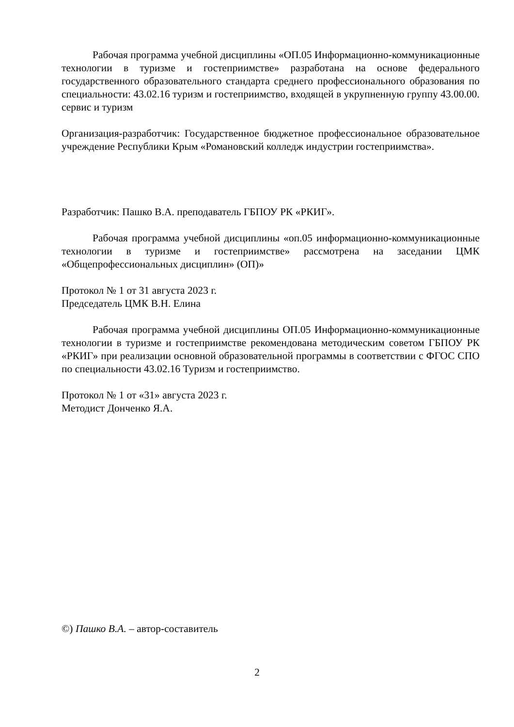Рабочая программа учебной дисциплины «ОП.05 Информационно-коммуникационные технологии в туризме и гостеприимстве» разработана на основе федерального государственного образовательного стандарта среднего профессионального образования по специальности: 43.02.16 туризм и гостеприимство, входящей в укрупненную группу 43.00.00. сервис и туризм
Организация-разработчик: Государственное бюджетное профессиональное образовательное учреждение Республики Крым «Романовский колледж индустрии гостеприимства».
Разработчик: Пашко В.А. преподаватель ГБПОУ РК «РКИГ».
Рабочая программа учебной дисциплины «оп.05 информационно-коммуникационные технологии в туризме и гостеприимстве» рассмотрена на заседании ЦМК «Общепрофессиональных дисциплин» (ОП)»
Протокол № 1 от 31 августа 2023 г.
Председатель ЦМК В.Н. Елина
Рабочая программа учебной дисциплины ОП.05 Информационно-коммуникационные технологии в туризме и гостеприимстве рекомендована методическим советом ГБПОУ РК «РКИГ» при реализации основной образовательной программы в соответствии с ФГОС СПО по специальности 43.02.16 Туризм и гостеприимство.
Протокол № 1 от «31» августа 2023 г.
Методист Донченко Я.А.
©) Пашко В.А. – автор-составитель
2